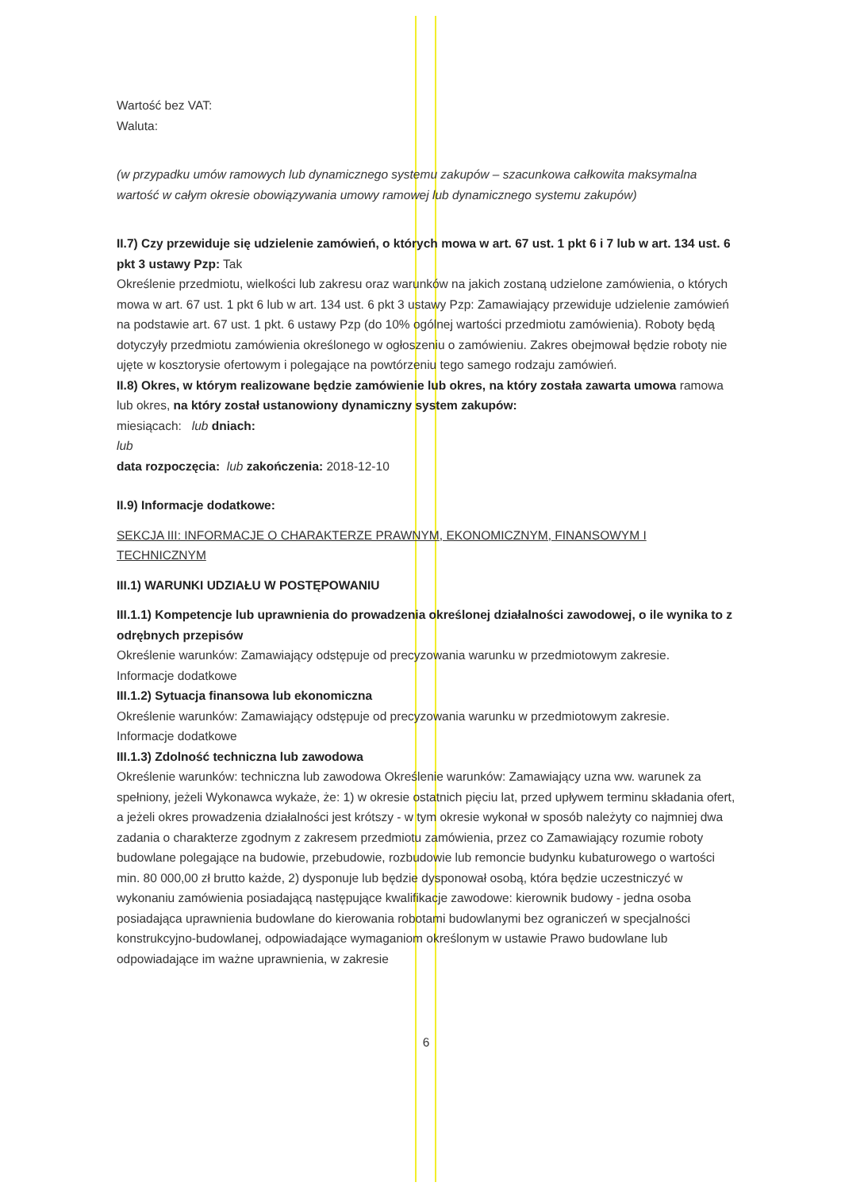Wartość bez VAT:
Waluta:
(w przypadku umów ramowych lub dynamicznego systemu zakupów – szacunkowa całkowita maksymalna wartość w całym okresie obowiązywania umowy ramowej lub dynamicznego systemu zakupów)
II.7) Czy przewiduje się udzielenie zamówień, o których mowa w art. 67 ust. 1 pkt 6 i 7 lub w art. 134 ust. 6 pkt 3 ustawy Pzp: Tak
Określenie przedmiotu, wielkości lub zakresu oraz warunków na jakich zostaną udzielone zamówienia, o których mowa w art. 67 ust. 1 pkt 6 lub w art. 134 ust. 6 pkt 3 ustawy Pzp: Zamawiający przewiduje udzielenie zamówień na podstawie art. 67 ust. 1 pkt. 6 ustawy Pzp (do 10% ogólnej wartości przedmiotu zamówienia). Roboty będą dotyczyły przedmiotu zamówienia określonego w ogłoszeniu o zamówieniu. Zakres obejmował będzie roboty nie ujęte w kosztorysie ofertowym i polegające na powtórzeniu tego samego rodzaju zamówień.
II.8) Okres, w którym realizowane będzie zamówienie lub okres, na który została zawarta umowa ramowa lub okres, na który został ustanowiony dynamiczny system zakupów:
miesiącach: lub dniach:
lub
data rozpoczęcia: lub zakończenia: 2018-12-10
II.9) Informacje dodatkowe:
SEKCJA III: INFORMACJE O CHARAKTERZE PRAWNYM, EKONOMICZNYM, FINANSOWYM I TECHNICZNYM
III.1) WARUNKI UDZIAŁU W POSTĘPOWANIU
III.1.1) Kompetencje lub uprawnienia do prowadzenia określonej działalności zawodowej, o ile wynika to z odrębnych przepisów
Określenie warunków: Zamawiający odstępuje od precyzowania warunku w przedmiotowym zakresie.
Informacje dodatkowe
III.1.2) Sytuacja finansowa lub ekonomiczna
Określenie warunków: Zamawiający odstępuje od precyzowania warunku w przedmiotowym zakresie.
Informacje dodatkowe
III.1.3) Zdolność techniczna lub zawodowa
Określenie warunków: techniczna lub zawodowa Określenie warunków: Zamawiający uzna ww. warunek za spełniony, jeżeli Wykonawca wykaże, że: 1) w okresie ostatnich pięciu lat, przed upływem terminu składania ofert, a jeżeli okres prowadzenia działalności jest krótszy - w tym okresie wykonał w sposób należyty co najmniej dwa zadania o charakterze zgodnym z zakresem przedmiotu zamówienia, przez co Zamawiający rozumie roboty budowlane polegające na budowie, przebudowie, rozbudowie lub remoncie budynku kubaturowego o wartości min. 80 000,00 zł brutto każde, 2) dysponuje lub będzie dysponował osobą, która będzie uczestniczyć w wykonaniu zamówienia posiadającą następujące kwalifikacje zawodowe: kierownik budowy - jedna osoba posiadająca uprawnienia budowlane do kierowania robotami budowlanymi bez ograniczeń w specjalności konstrukcyjno-budowlanej, odpowiadające wymaganiom określonym w ustawie Prawo budowlane lub odpowiadające im ważne uprawnienia, w zakresie
6